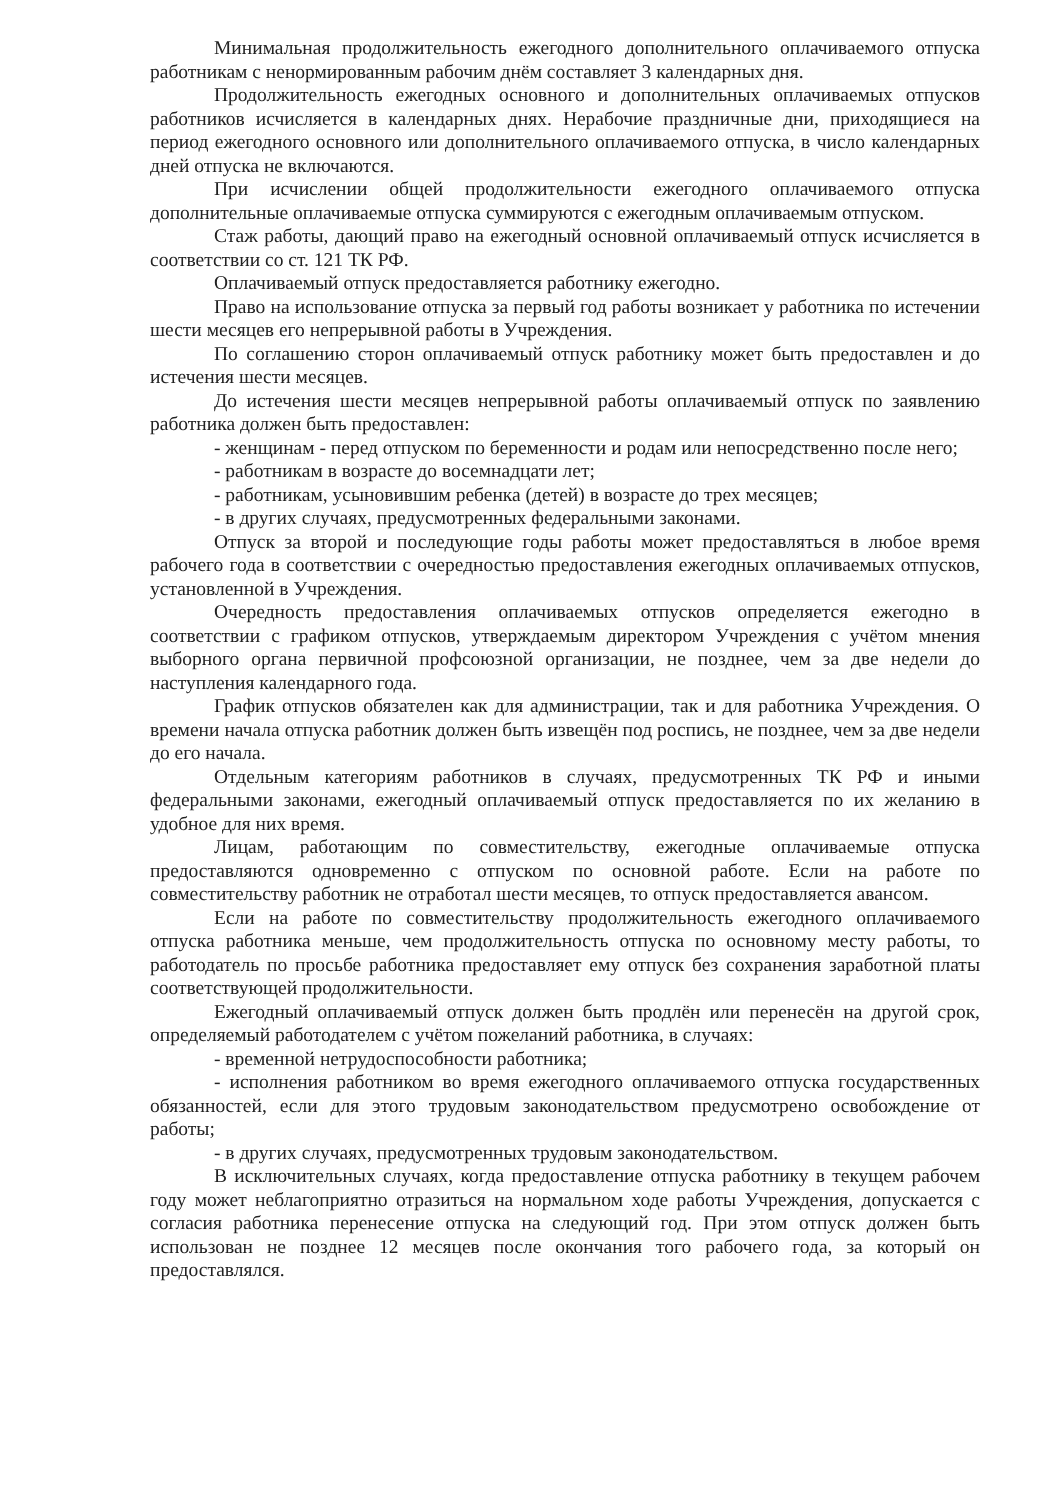Минимальная продолжительность ежегодного дополнительного оплачиваемого отпуска работникам с ненормированным рабочим днём составляет 3 календарных дня.
Продолжительность ежегодных основного и дополнительных оплачиваемых отпусков работников исчисляется в календарных днях. Нерабочие праздничные дни, приходящиеся на период ежегодного основного или дополнительного оплачиваемого отпуска, в число календарных дней отпуска не включаются.
При исчислении общей продолжительности ежегодного оплачиваемого отпуска дополнительные оплачиваемые отпуска суммируются с ежегодным оплачиваемым отпуском.
Стаж работы, дающий право на ежегодный основной оплачиваемый отпуск исчисляется в соответствии со ст. 121 ТК РФ.
Оплачиваемый отпуск предоставляется работнику ежегодно.
Право на использование отпуска за первый год работы возникает у работника по истечении шести месяцев его непрерывной работы в Учреждения.
По соглашению сторон оплачиваемый отпуск работнику может быть предоставлен и до истечения шести месяцев.
До истечения шести месяцев непрерывной работы оплачиваемый отпуск по заявлению работника должен быть предоставлен:
- женщинам - перед отпуском по беременности и родам или непосредственно после него;
- работникам в возрасте до восемнадцати лет;
- работникам, усыновившим ребенка (детей) в возрасте до трех месяцев;
- в других случаях, предусмотренных федеральными законами.
Отпуск за второй и последующие годы работы может предоставляться в любое время рабочего года в соответствии с очередностью предоставления ежегодных оплачиваемых отпусков, установленной в Учреждения.
Очередность предоставления оплачиваемых отпусков определяется ежегодно в соответствии с графиком отпусков, утверждаемым директором Учреждения с учётом мнения выборного органа первичной профсоюзной организации, не позднее, чем за две недели до наступления календарного года.
График отпусков обязателен как для администрации, так и для работника Учреждения. О времени начала отпуска работник должен быть извещён под роспись, не позднее, чем за две недели до его начала.
Отдельным категориям работников в случаях, предусмотренных ТК РФ и иными федеральными законами, ежегодный оплачиваемый отпуск предоставляется по их желанию в удобное для них время.
Лицам, работающим по совместительству, ежегодные оплачиваемые отпуска предоставляются одновременно с отпуском по основной работе. Если на работе по совместительству работник не отработал шести месяцев, то отпуск предоставляется авансом.
Если на работе по совместительству продолжительность ежегодного оплачиваемого отпуска работника меньше, чем продолжительность отпуска по основному месту работы, то работодатель по просьбе работника предоставляет ему отпуск без сохранения заработной платы соответствующей продолжительности.
Ежегодный оплачиваемый отпуск должен быть продлён или перенесён на другой срок, определяемый работодателем с учётом пожеланий работника, в случаях:
- временной нетрудоспособности работника;
- исполнения работником во время ежегодного оплачиваемого отпуска государственных обязанностей, если для этого трудовым законодательством предусмотрено освобождение от работы;
- в других случаях, предусмотренных трудовым законодательством.
В исключительных случаях, когда предоставление отпуска работнику в текущем рабочем году может неблагоприятно отразиться на нормальном ходе работы Учреждения, допускается с согласия работника перенесение отпуска на следующий год. При этом отпуск должен быть использован не позднее 12 месяцев после окончания того рабочего года, за который он предоставлялся.